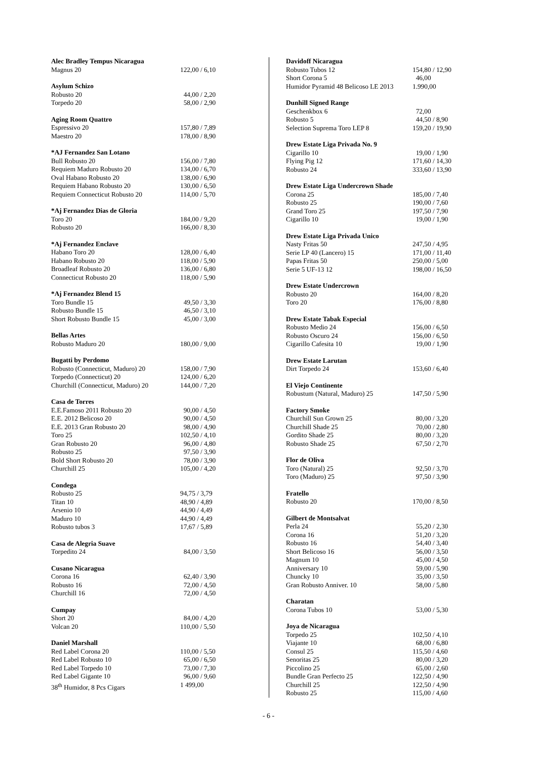| Alec Bradley Tempus Nicaragua | |
| --- | --- |
| Magnus 20 | 122,00 / 6,10 |
| Asylum Schizo | |
| Robusto 20 | 44,00 / 2,20 |
| Torpedo 20 | 58,00 / 2,90 |
| Aging Room Quattro | |
| Espressivo 20 | 157,80 / 7,89 |
| Maestro 20 | 178,00 / 8,90 |
| *AJ Fernandez San Lotano | |
| Bull Robusto 20 | 156,00 / 7,80 |
| Requiem Maduro Robusto 20 | 134,00 / 6,70 |
| Oval Habano Robusto 20 | 138,00 / 6,90 |
| Requiem Habano Robusto 20 | 130,00 / 6,50 |
| Requiem Connecticut Robusto 20 | 114,00 / 5,70 |
| *Aj Fernandez Dias de Gloria | |
| Toro 20 | 184,00 / 9,20 |
| Robusto 20 | 166,00 / 8,30 |
| *Aj Fernandez Enclave | |
| Habano Toro 20 | 128,00 / 6,40 |
| Habano Robusto 20 | 118,00 / 5,90 |
| Broadleaf Robusto 20 | 136,00 / 6,80 |
| Connecticut Robusto 20 | 118,00 / 5,90 |
| *Aj Fernandez Blend 15 | |
| Toro Bundle 15 | 49,50 / 3,30 |
| Robusto Bundle 15 | 46,50 / 3,10 |
| Short Robusto Bundle 15 | 45,00 / 3,00 |
| Bellas Artes | |
| Robusto Maduro 20 | 180,00 / 9,00 |
| Bugatti by Perdomo | |
| Robusto (Connecticut, Maduro) 20 | 158,00 / 7,90 |
| Torpedo (Connecticut) 20 | 124,00 / 6,20 |
| Churchill (Connecticut, Maduro) 20 | 144,00 / 7,20 |
| Casa de Torres | |
| E.E.Famoso 2011 Robusto 20 | 90,00 / 4,50 |
| E.E. 2012 Belicoso 20 | 90,00 / 4,50 |
| E.E. 2013 Gran Robusto 20 | 98,00 / 4,90 |
| Toro 25 | 102,50 / 4,10 |
| Gran Robusto 20 | 96,00 / 4,80 |
| Robusto 25 | 97,50 / 3,90 |
| Bold Short Robusto 20 | 78,00 / 3,90 |
| Churchill 25 | 105,00 / 4,20 |
| Condega | |
| Robusto 25 | 94,75 / 3,79 |
| Titan 10 | 48,90 / 4,89 |
| Arsenio 10 | 44,90 / 4,49 |
| Maduro 10 | 44,90 / 4,49 |
| Robusto tubos 3 | 17,67 / 5,89 |
| Casa de Alegria Suave | |
| Torpedito 24 | 84,00 / 3,50 |
| Cusano Nicaragua | |
| Corona 16 | 62,40 / 3,90 |
| Robusto 16 | 72,00 / 4,50 |
| Churchill 16 | 72,00 / 4,50 |
| Cumpay | |
| Short 20 | 84,00 / 4,20 |
| Volcan 20 | 110,00 / 5,50 |
| Daniel Marshall | |
| Red Label Corona 20 | 110,00 / 5,50 |
| Red Label Robusto 10 | 65,00 / 6,50 |
| Red Label Torpedo 10 | 73,00 / 7,30 |
| Red Label Gigante 10 | 96,00 / 9,60 |
| 38<sup>th</sup> Humidor, 8 Pcs Cigars | 1 499,00 |
| Davidoff Nicaragua | |
| --- | --- |
| Robusto Tubos 12 | 154,80 / 12,90 |
| Short Corona 5 | 46,00 |
| Humidor Pyramid 48 Belicoso LE 2013 | 1.990,00 |
| Dunhill Signed Range | |
| Geschenkbox 6 | 72,00 |
| Robusto 5 | 44,50 / 8,90 |
| Selection Suprema Toro LEP 8 | 159,20 / 19,90 |
| Drew Estate Liga Privada No. 9 | |
| Cigarillo 10 | 19,00 / 1,90 |
| Flying Pig 12 | 171,60 / 14,30 |
| Robusto 24 | 333,60 / 13,90 |
| Drew Estate Liga Undercrown Shade | |
| Corona 25 | 185,00 / 7,40 |
| Robusto 25 | 190,00 / 7,60 |
| Grand Toro 25 | 197,50 / 7,90 |
| Cigarillo 10 | 19,00 / 1,90 |
| Drew Estate Liga Privada Unico | |
| Nasty Fritas 50 | 247,50 / 4,95 |
| Serie LP 40 (Lancero) 15 | 171,00 / 11,40 |
| Papas Fritas 50 | 250,00 / 5,00 |
| Serie 5 UF-13 12 | 198,00 / 16,50 |
| Drew Estate Undercrown | |
| Robusto 20 | 164,00 / 8,20 |
| Toro 20 | 176,00 / 8,80 |
| Drew Estate Tabak Especial | |
| Robusto Medio 24 | 156,00 / 6,50 |
| Robusto Oscuro 24 | 156,00 / 6,50 |
| Cigarillo Cafesita 10 | 19,00 / 1,90 |
| Drew Estate Larutan | |
| Dirt Torpedo 24 | 153,60 / 6,40 |
| El Viejo Continente | |
| Robustum (Natural, Maduro) 25 | 147,50 / 5,90 |
| Factory Smoke | |
| Churchill Sun Grown 25 | 80,00 / 3,20 |
| Churchill Shade 25 | 70,00 / 2,80 |
| Gordito Shade 25 | 80,00 / 3,20 |
| Robusto Shade 25 | 67,50 / 2,70 |
| Flor de Oliva | |
| Toro (Natural) 25 | 92,50 / 3,70 |
| Toro (Maduro) 25 | 97,50 / 3,90 |
| Fratello | |
| Robusto 20 | 170,00 / 8,50 |
| Gilbert de Montsalvat | |
| Perla 24 | 55,20 / 2,30 |
| Corona 16 | 51,20 / 3,20 |
| Robusto 16 | 54,40 / 3,40 |
| Short Belicoso 16 | 56,00 / 3,50 |
| Magnum 10 | 45,00 / 4,50 |
| Anniversary 10 | 59,00 / 5,90 |
| Chuncky 10 | 35,00 / 3,50 |
| Gran Robusto Anniver. 10 | 58,00 / 5,80 |
| Charatan | |
| Corona Tubos 10 | 53,00 / 5,30 |
| Joya de Nicaragua | |
| Torpedo 25 | 102,50 / 4,10 |
| Viajante 10 | 68,00 / 6,80 |
| Consul 25 | 115,50 / 4,60 |
| Senoritas 25 | 80,00 / 3,20 |
| Piccolino 25 | 65,00 / 2,60 |
| Bundle Gran Perfecto 25 | 122,50 / 4,90 |
| Churchill 25 | 122,50 / 4,90 |
| Robusto 25 | 115,00 / 4,60 |
- 6 -